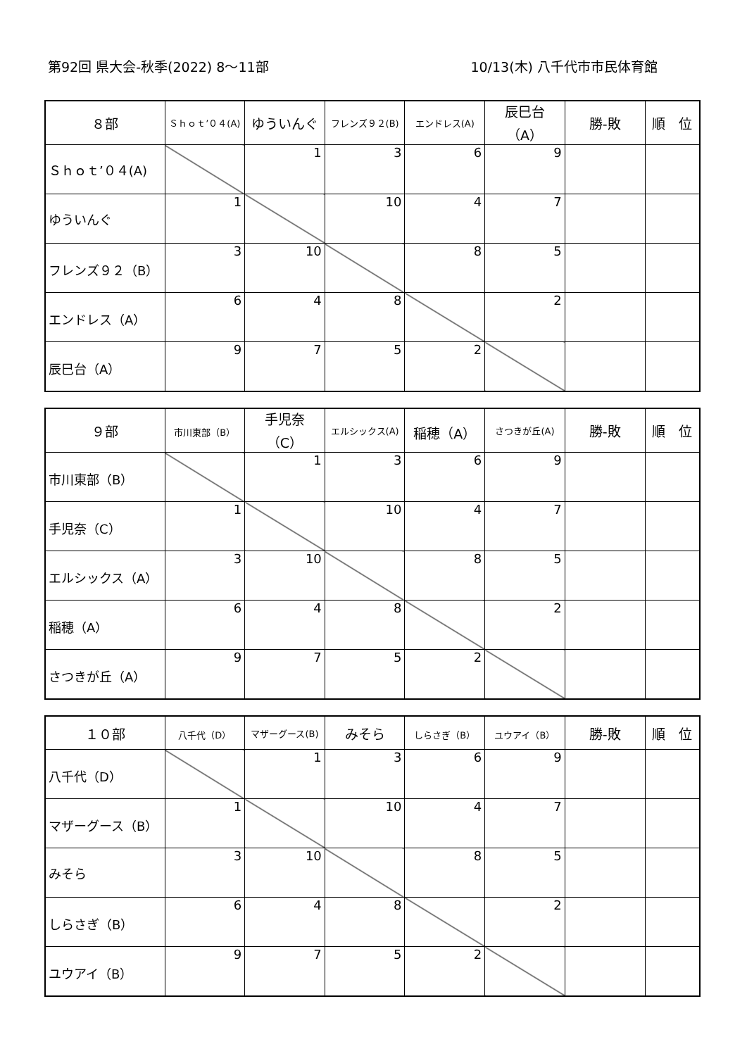第92回 県大会-秋季(2022) 8～11部 10/13(木) 八千代市市民体育館
| ８部 | Ｓｈｏｔ’０４(A) | ゆういんぐ | フレンズ９２(B) | エンドレス(A) | 辰巳台（A） | 勝-敗 | 順 位 |
| --- | --- | --- | --- | --- | --- | --- | --- |
| Ｓｈｏｔ’０４(A) | | 1 | 3 | 6 | 9 | | |
| ゆういんぐ | 1 | | 10 | 4 | 7 | | |
| フレンズ９２（B） | 3 | 10 | | 8 | 5 | | |
| エンドレス（A） | 6 | 4 | 8 | | 2 | | |
| 辰巳台（A） | 9 | 7 | 5 | 2 | | | |
| ９部 | 市川東部（B） | 手児奈（C） | エルシックス(A) | 稲穂（A） | さつきが丘(A) | 勝-敗 | 順 位 |
| --- | --- | --- | --- | --- | --- | --- | --- |
| 市川東部（B） | | 1 | 3 | 6 | 9 | | |
| 手児奈（C） | 1 | | 10 | 4 | 7 | | |
| エルシックス（A） | 3 | 10 | | 8 | 5 | | |
| 稲穂（A） | 6 | 4 | 8 | | 2 | | |
| さつきが丘（A） | 9 | 7 | 5 | 2 | | | |
| １０部 | 八千代（D） | マザーグース(B) | みそら | しらさぎ（B） | ユウアイ（B） | 勝-敗 | 順 位 |
| --- | --- | --- | --- | --- | --- | --- | --- |
| 八千代（D） | | 1 | 3 | 6 | 9 | | |
| マザーグース（B） | 1 | | 10 | 4 | 7 | | |
| みそら | 3 | 10 | | 8 | 5 | | |
| しらさぎ（B） | 6 | 4 | 8 | | 2 | | |
| ユウアイ（B） | 9 | 7 | 5 | 2 | | | |